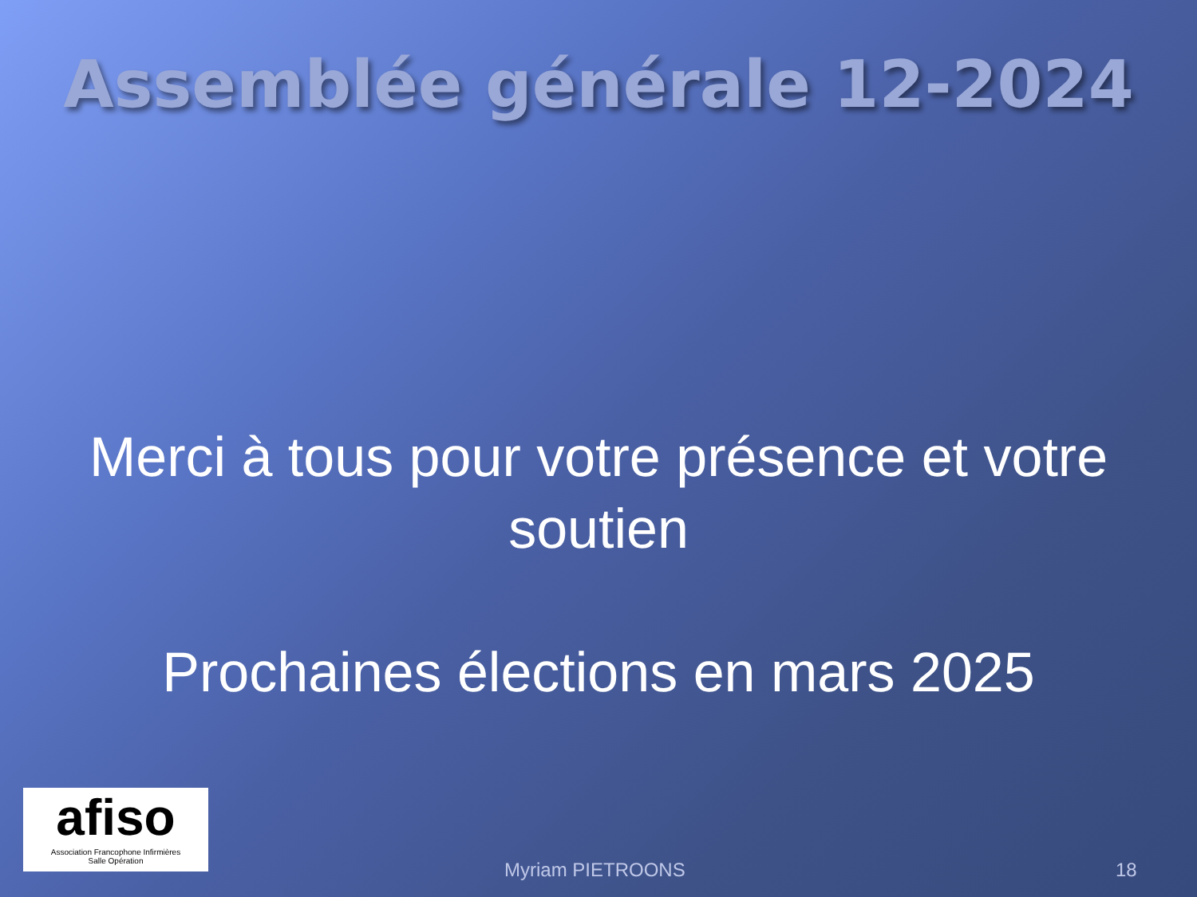Assemblée générale 12-2024
Merci à tous pour votre présence et votre soutien
Prochaines élections en mars 2025
afiso
Association Francophone Infirmières
Salle Opération
Myriam PIETROONS 18